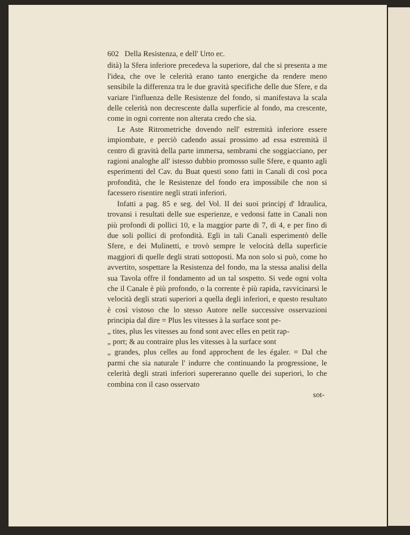602 Della Resistenza, e dell' Urto ec.
dità) la Sfera inferiore precedeva la superiore, dal che si presenta a me l'idea, che ove le celerità erano tanto energiche da rendere meno sensibile la differenza tra le due gravità specifiche delle due Sfere, e da variare l'influenza delle Resistenze del fondo, si manifestava la scala delle celerità non decrescente dalla superficie al fondo, ma crescente, come in ogni corrente non alterata credo che sia.
Le Aste Ritrometriche dovendo nell' estremità inferiore essere impiombate, e perciò cadendo assai prossimo ad essa estremità il centro di gravità della parte immersa, sembrami che soggiacciano, per ragioni analoghe all' istesso dubbio promosso sulle Sfere, e quanto agli esperimenti del Cav. du Buat questi sono fatti in Canali di così poca profondità, che le Resistenze del fondo era impossibile che non si facessero risentire negli strati inferiori.
Infatti a pag. 85 e seg. del Vol. II dei suoi principj d' Idraulica, trovansi i resultati delle sue esperienze, e vedonsi fatte in Canali non più profondi di pollici 10, e la maggior parte di 7, di 4, e per fino di due soli pollici di profondità. Egli in tali Canali esperimentò delle Sfere, e dei Mulinetti, e trovò sempre le velocità della superficie maggiori di quelle degli strati sottoposti. Ma non solo si può, come ho avvertito, sospettare la Resistenza del fondo, ma la stessa analisi della sua Tavola offre il fondamento ad un tal sospetto. Si vede ogni volta che il Canale è più profondo, o la corrente è più rapida, ravvicinarsi le velocità degli strati superiori a quella degli inferiori, e questo resultato è così vistoso che lo stesso Autore nelle successive osservazioni principia dal dire = Plus les vitesses à la surface sont pe-
„ tites, plus les vitesses au fond sont avec elles en petit rap-
„ port; & au contraire plus les vitesses à la surface sont
„ grandes, plus celles au fond approchent de les égaler. = Dal che parmi che sia naturale l' indurre che continuando la progressione, le celerità degli strati inferiori supereranno quelle dei superiori, lo che combina con il caso osservato
sot-